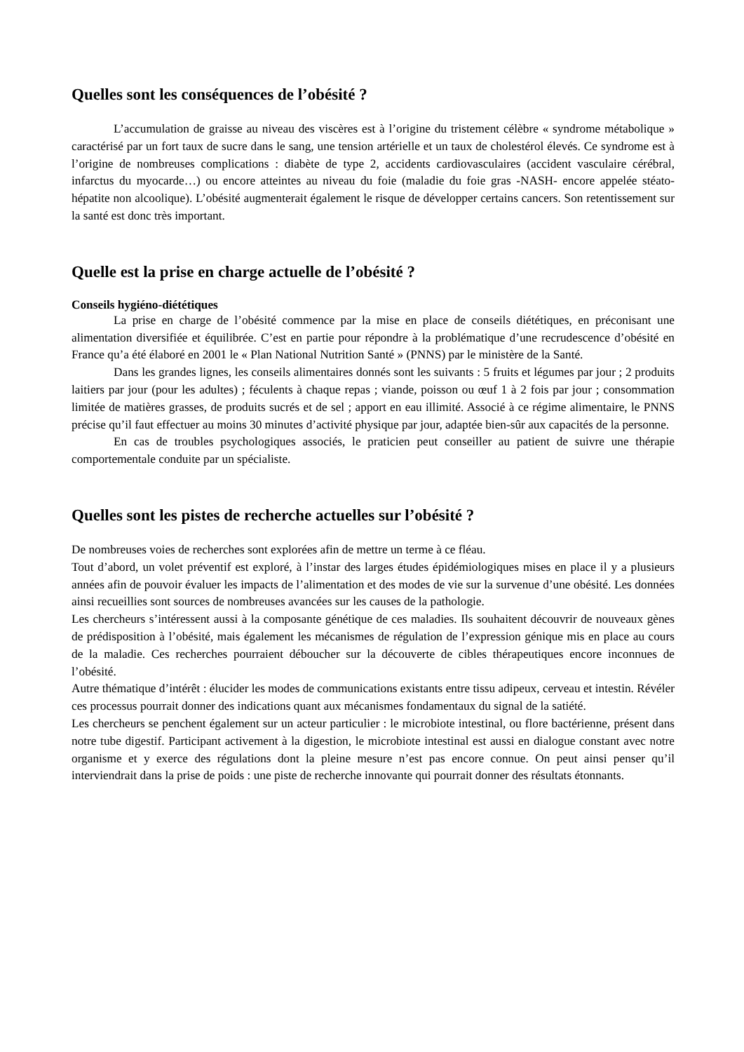Quelles sont les conséquences de l’obésité ?
L’accumulation de graisse au niveau des viscères est à l’origine du tristement célèbre « syndrome métabolique » caractérisé par un fort taux de sucre dans le sang, une tension artérielle et un taux de cholestérol élevés. Ce syndrome est à l’origine de nombreuses complications : diabète de type 2, accidents cardiovasculaires (accident vasculaire cérébral, infarctus du myocarde…) ou encore atteintes au niveau du foie (maladie du foie gras -NASH- encore appelée stéato-hépatite non alcoolique). L’obésité augmenterait également le risque de développer certains cancers. Son retentissement sur la santé est donc très important.
Quelle est la prise en charge actuelle de l’obésité ?
Conseils hygiéno-diététiques
La prise en charge de l’obésité commence par la mise en place de conseils diététiques, en préconisant une alimentation diversifiée et équilibrée. C’est en partie pour répondre à la problématique d’une recrudescence d’obésité en France qu’a été élaboré en 2001 le « Plan National Nutrition Santé » (PNNS) par le ministère de la Santé.
Dans les grandes lignes, les conseils alimentaires donnés sont les suivants : 5 fruits et légumes par jour ; 2 produits laitiers par jour (pour les adultes) ; féculents à chaque repas ; viande, poisson ou œuf 1 à 2 fois par jour ; consommation limitée de matières grasses, de produits sucrés et de sel ; apport en eau illimité. Associé à ce régime alimentaire, le PNNS précise qu’il faut effectuer au moins 30 minutes d’activité physique par jour, adaptée bien-sûr aux capacités de la personne.
En cas de troubles psychologiques associés, le praticien peut conseiller au patient de suivre une thérapie comportementale conduite par un spécialiste.
Quelles sont les pistes de recherche actuelles sur l’obésité ?
De nombreuses voies de recherches sont explorées afin de mettre un terme à ce fléau.
Tout d’abord, un volet préventif est exploré, à l’instar des larges études épidémiologiques mises en place il y a plusieurs années afin de pouvoir évaluer les impacts de l’alimentation et des modes de vie sur la survenue d’une obésité. Les données ainsi recueillies sont sources de nombreuses avancées sur les causes de la pathologie.
Les chercheurs s’intéressent aussi à la composante génétique de ces maladies. Ils souhaitent découvrir de nouveaux gènes de prédisposition à l’obésité, mais également les mécanismes de régulation de l’expression génique mis en place au cours de la maladie. Ces recherches pourraient déboucher sur la découverte de cibles thérapeutiques encore inconnues de l’obésité.
Autre thématique d’intérêt : élucider les modes de communications existants entre tissu adipeux, cerveau et intestin. Révéler ces processus pourrait donner des indications quant aux mécanismes fondamentaux du signal de la satiété.
Les chercheurs se penchent également sur un acteur particulier : le microbiote intestinal, ou flore bactérienne, présent dans notre tube digestif. Participant activement à la digestion, le microbiote intestinal est aussi en dialogue constant avec notre organisme et y exerce des régulations dont la pleine mesure n’est pas encore connue. On peut ainsi penser qu’il interviendrait dans la prise de poids : une piste de recherche innovante qui pourrait donner des résultats étonnants.